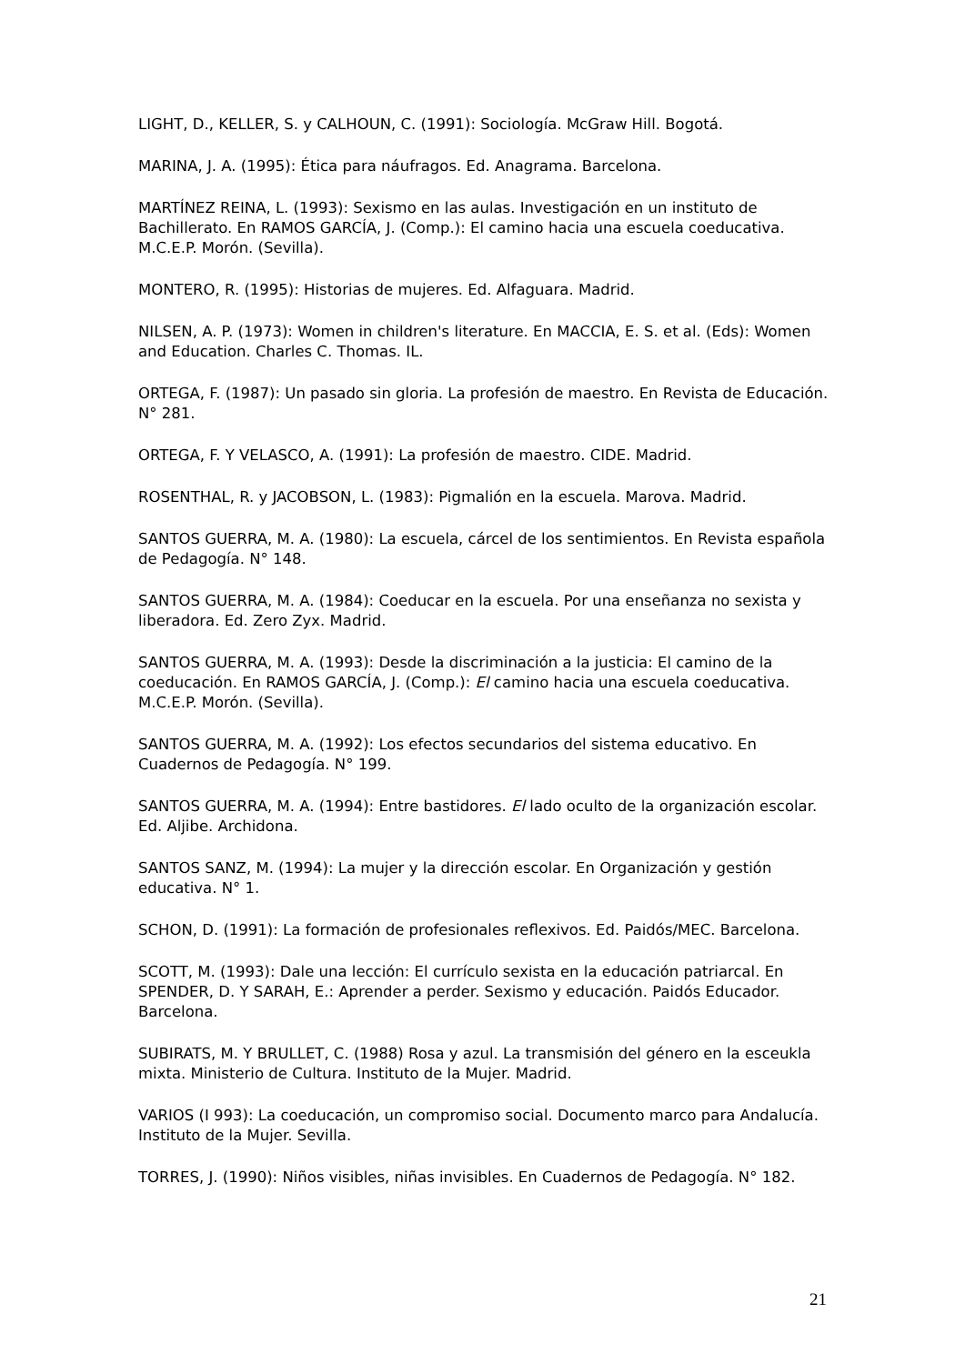LIGHT, D., KELLER, S. y CALHOUN, C. (1991): Sociología. McGraw Hill. Bogotá.
MARINA, J. A. (1995): Ética para náufragos. Ed. Anagrama. Barcelona.
MARTÍNEZ REINA, L. (1993): Sexismo en las aulas. Investigación en un instituto de Bachillerato. En RAMOS GARCÍA, J. (Comp.): El camino hacia una escuela coeducativa. M.C.E.P. Morón. (Sevilla).
MONTERO, R. (1995): Historias de mujeres. Ed. Alfaguara. Madrid.
NILSEN, A. P. (1973): Women in children's literature. En MACCIA, E. S. et al. (Eds): Women and Education. Charles C. Thomas. IL.
ORTEGA, F. (1987): Un pasado sin gloria. La profesión de maestro. En Revista de Educación. N° 281.
ORTEGA, F. Y VELASCO, A. (1991): La profesión de maestro. CIDE. Madrid.
ROSENTHAL, R. y JACOBSON, L. (1983): Pigmalión en la escuela. Marova. Madrid.
SANTOS GUERRA, M. A. (1980): La escuela, cárcel de los sentimientos. En Revista española de Pedagogía. N° 148.
SANTOS GUERRA, M. A. (1984): Coeducar en la escuela. Por una enseñanza no sexista y liberadora. Ed. Zero Zyx. Madrid.
SANTOS GUERRA, M. A. (1993): Desde la discriminación a la justicia: El camino de la coeducación. En RAMOS GARCÍA, J. (Comp.): El camino hacia una escuela coeducativa. M.C.E.P. Morón. (Sevilla).
SANTOS GUERRA, M. A. (1992): Los efectos secundarios del sistema educativo. En Cuadernos de Pedagogía. N° 199.
SANTOS GUERRA, M. A. (1994): Entre bastidores. El lado oculto de la organización escolar. Ed. Aljibe. Archidona.
SANTOS SANZ, M. (1994): La mujer y la dirección escolar. En Organización y gestión educativa. N° 1.
SCHON, D. (1991): La formación de profesionales reflexivos. Ed. Paidós/MEC. Barcelona.
SCOTT, M. (1993): Dale una lección: El currículo sexista en la educación patriarcal. En SPENDER, D. Y SARAH, E.: Aprender a perder. Sexismo y educación. Paidós Educador. Barcelona.
SUBIRATS, M. Y BRULLET, C. (1988) Rosa y azul. La transmisión del género en la esceukla mixta. Ministerio de Cultura. Instituto de la Mujer. Madrid.
VARIOS (I 993): La coeducación, un compromiso social. Documento marco para Andalucía. Instituto de la Mujer. Sevilla.
TORRES, J. (1990): Niños visibles, niñas invisibles. En Cuadernos de Pedagogía. N° 182.
21